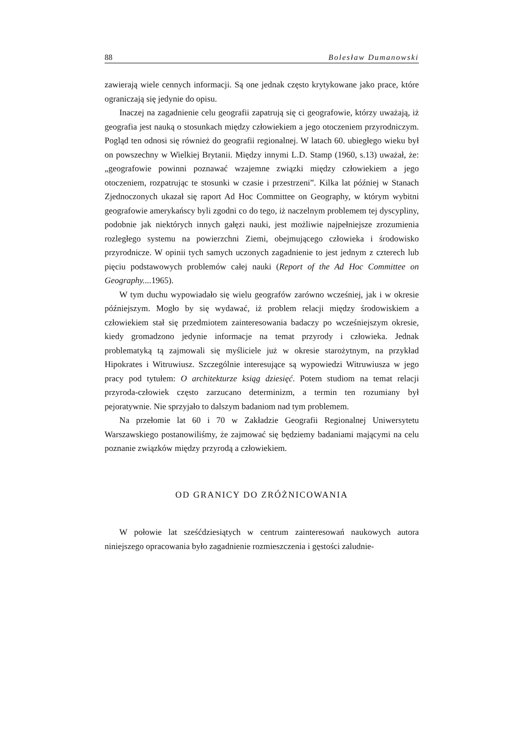88 Bolesław Dumanowski
zawierają wiele cennych informacji. Są one jednak często krytykowane jako prace, które ograniczają się jedynie do opisu.
Inaczej na zagadnienie celu geografii zapatrują się ci geografowie, którzy uważają, iż geografia jest nauką o stosunkach między człowiekiem a jego otoczeniem przyrodniczym. Pogląd ten odnosi się również do geografii regionalnej. W latach 60. ubiegłego wieku był on powszechny w Wielkiej Brytanii. Między innymi L.D. Stamp (1960, s.13) uważał, że: „geografowie powinni poznawać wzajemne związki między człowiekiem a jego otoczeniem, rozpatrując te stosunki w czasie i przestrzeni”. Kilka lat później w Stanach Zjednoczonych ukazał się raport Ad Hoc Committee on Geography, w którym wybitni geografowie amerykańscy byli zgodni co do tego, iż naczelnym problemem tej dyscypliny, podobnie jak niektórych innych gałęzi nauki, jest możliwie najpełniejsze zrozumienia rozległego systemu na powierzchni Ziemi, obejmującego człowieka i środowisko przyrodnicze. W opinii tych samych uczonych zagadnienie to jest jednym z czterech lub pięciu podstawowych problemów całej nauki (Report of the Ad Hoc Committee on Geography.... 1965).
W tym duchu wypowiadało się wielu geografów zarówno wcześniej, jak i w okresie późniejszym. Mogło by się wydawać, iż problem relacji między środowiskiem a człowiekiem stał się przedmiotem zainteresowania badaczy po wcześniejszym okresie, kiedy gromadzono jedynie informacje na temat przyrody i człowieka. Jednak problematyką tą zajmowali się myśliciele już w okresie starożytnym, na przykład Hipokrates i Witruwiusz. Szczególnie interesujące są wypowiedzi Witruwiusza w jego pracy pod tytułem: O architekturze ksiąg dziesięć. Potem studiom na temat relacji przyroda-człowiek często zarzucano determinizm, a termin ten rozumiany był pejoratywnie. Nie sprzyjało to dalszym badaniom nad tym problemem.
Na przełomie lat 60 i 70 w Zakładzie Geografii Regionalnej Uniwersytetu Warszawskiego postanowiliśmy, że zajmować się będziemy badaniami mającymi na celu poznanie związków między przyrodą a człowiekiem.
OD GRANICY DO ZRÓŻNICOWANIA
W połowie lat sześćdziesiątych w centrum zainteresowań naukowych autora niniejszego opracowania było zagadnienie rozmieszczenia i gęstości zaludnie-